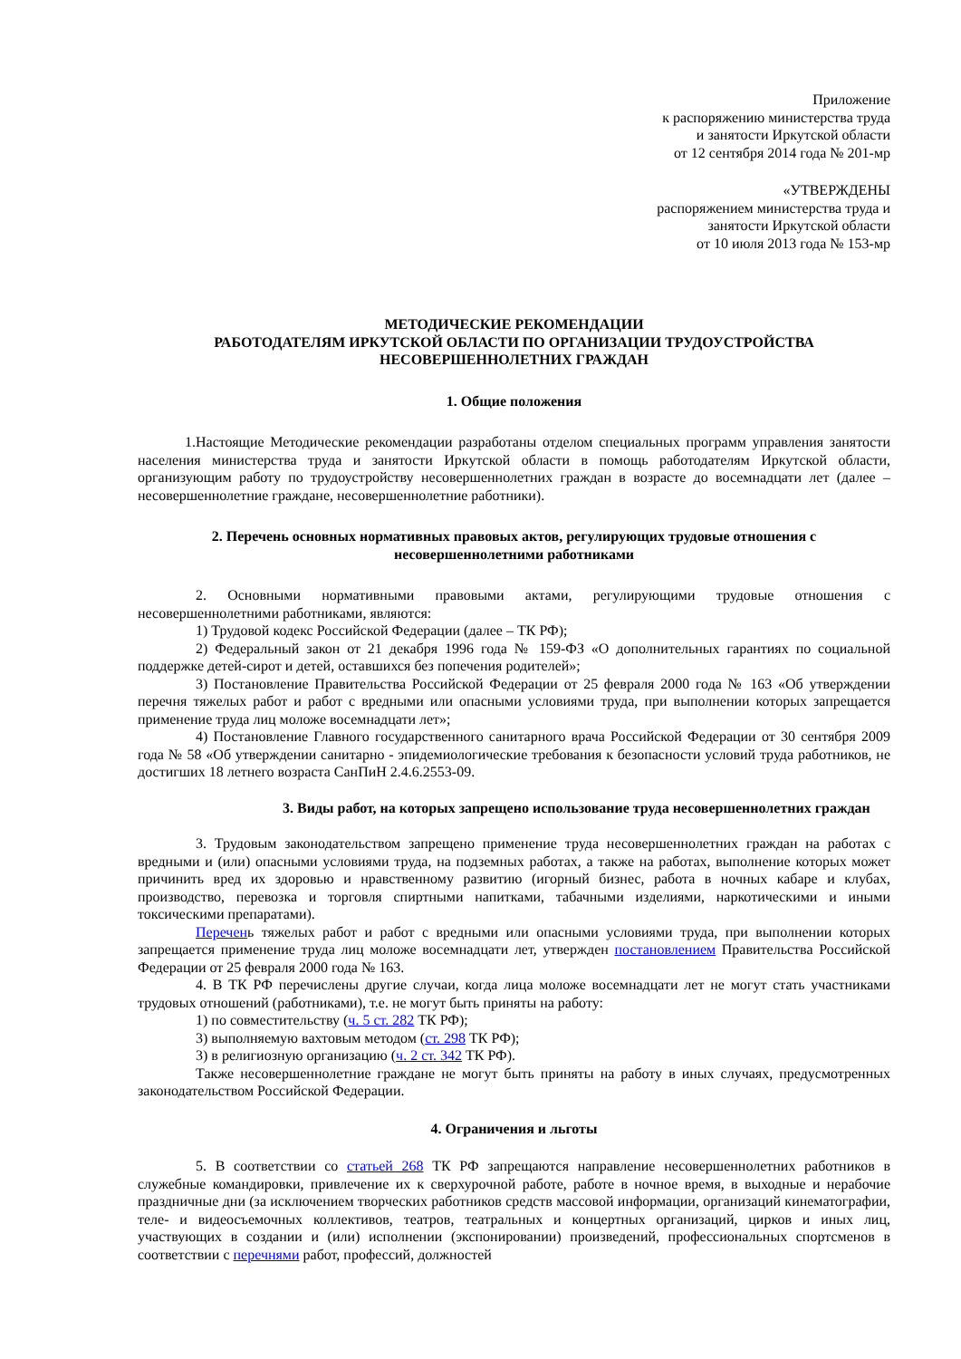Приложение
к распоряжению министерства труда
и занятости Иркутской области
от 12 сентября 2014 года № 201-мр
«УТВЕРЖДЕНЫ
распоряжением министерства труда и
занятости Иркутской области
от 10 июля 2013 года № 153-мр
МЕТОДИЧЕСКИЕ РЕКОМЕНДАЦИИ
РАБОТОДАТЕЛЯМ ИРКУТСКОЙ ОБЛАСТИ ПО ОРГАНИЗАЦИИ ТРУДОУСТРОЙСТВА
НЕСОВЕРШЕННОЛЕТНИХ ГРАЖДАН
1. Общие положения
1.Настоящие Методические рекомендации разработаны отделом специальных программ управления занятости населения министерства труда и занятости Иркутской области в помощь работодателям Иркутской области, организующим работу по трудоустройству несовершеннолетних граждан в возрасте до восемнадцати лет (далее – несовершеннолетние граждане, несовершеннолетние работники).
2. Перечень основных нормативных правовых актов, регулирующих трудовые отношения с
несовершеннолетними работниками
2. Основными нормативными правовыми актами, регулирующими трудовые отношения с несовершеннолетними работниками, являются:
1) Трудовой кодекс Российской Федерации (далее – ТК РФ);
2) Федеральный закон от 21 декабря 1996 года № 159-ФЗ «О дополнительных гарантиях по социальной поддержке детей-сирот и детей, оставшихся без попечения родителей»;
3) Постановление Правительства Российской Федерации от 25 февраля 2000 года № 163 «Об утверждении перечня тяжелых работ и работ с вредными или опасными условиями труда, при выполнении которых запрещается применение труда лиц моложе восемнадцати лет»;
4) Постановление Главного государственного санитарного врача Российской Федерации от 30 сентября 2009 года № 58 «Об утверждении санитарно - эпидемиологические требования к безопасности условий труда работников, не достигших 18 летнего возраста СанПиН 2.4.6.2553-09.
3. Виды работ, на которых запрещено использование труда несовершеннолетних граждан
3. Трудовым законодательством запрещено применение труда несовершеннолетних граждан на работах с вредными и (или) опасными условиями труда, на подземных работах, а также на работах, выполнение которых может причинить вред их здоровью и нравственному развитию (игорный бизнес, работа в ночных кабаре и клубах, производство, перевозка и торговля спиртными напитками, табачными изделиями, наркотическими и иными токсическими препаратами).
Перечень тяжелых работ и работ с вредными или опасными условиями труда, при выполнении которых запрещается применение труда лиц моложе восемнадцати лет, утвержден постановлением Правительства Российской Федерации от 25 февраля 2000 года № 163.
4. В ТК РФ перечислены другие случаи, когда лица моложе восемнадцати лет не могут стать участниками трудовых отношений (работниками), т.е. не могут быть приняты на работу:
1) по совместительству (ч. 5 ст. 282 ТК РФ);
3) выполняемую вахтовым методом (ст. 298 ТК РФ);
3) в религиозную организацию (ч. 2 ст. 342 ТК РФ).
Также несовершеннолетние граждане не могут быть приняты на работу в иных случаях, предусмотренных законодательством Российской Федерации.
4. Ограничения и льготы
5. В соответствии со статьей 268 ТК РФ запрещаются направление несовершеннолетних работников в служебные командировки, привлечение их к сверхурочной работе, работе в ночное время, в выходные и нерабочие праздничные дни (за исключением творческих работников средств массовой информации, организаций кинематографии, теле- и видеосъемочных коллективов, театров, театральных и концертных организаций, цирков и иных лиц, участвующих в создании и (или) исполнении (экспонировании) произведений, профессиональных спортсменов в соответствии с перечнями работ, профессий, должностей